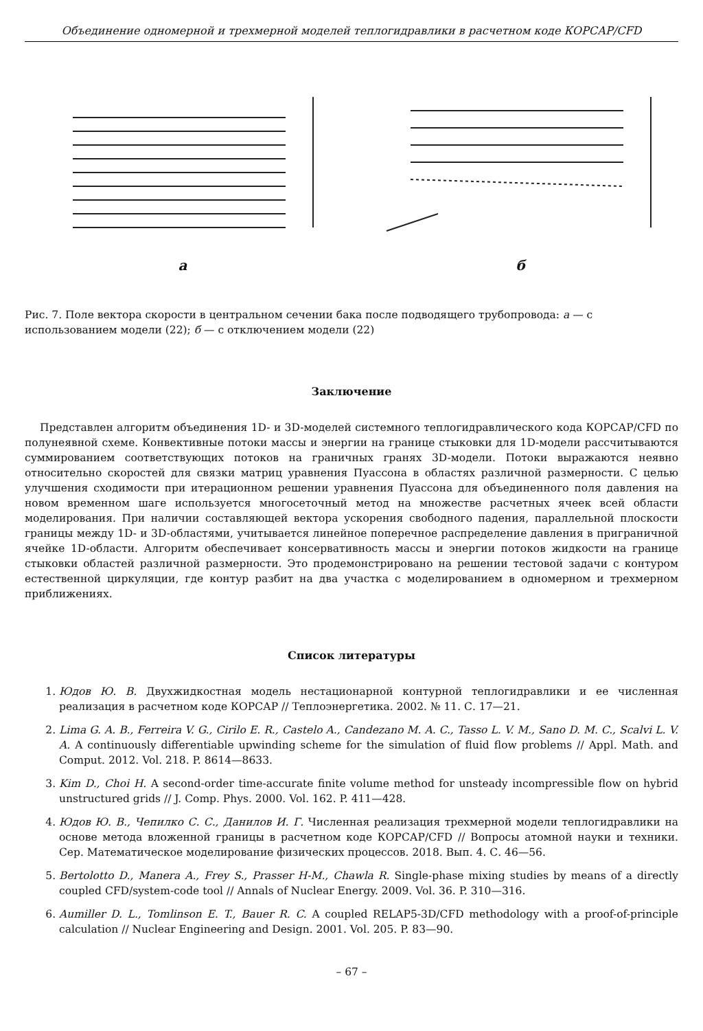Объединение одномерной и трехмерной моделей теплогидравлики в расчетном коде КОРСАР/CFD
а б
Рис. 7. Поле вектора скорости в центральном сечении бака после подводящего трубопровода: а — с использованием модели (22); б — с отключением модели (22)
Заключение
Представлен алгоритм объединения 1D- и 3D-моделей системного теплогидравлического кода КОРСАР/CFD по полунеявной схеме. Конвективные потоки массы и энергии на границе стыковки для 1D-модели рассчитываются суммированием соответствующих потоков на граничных гранях 3D-модели. Потоки выражаются неявно относительно скоростей для связки матриц уравнения Пуассона в областях различной размерности. С целью улучшения сходимости при итерационном решении уравнения Пуассона для объединенного поля давления на новом временном шаге используется многосеточный метод на множестве расчетных ячеек всей области моделирования. При наличии составляющей вектора ускорения свободного падения, параллельной плоскости границы между 1D- и 3D-областями, учитывается линейное поперечное распределение давления в приграничной ячейке 1D-области. Алгоритм обеспечивает консервативность массы и энергии потоков жидкости на границе стыковки областей различной размерности. Это продемонстрировано на решении тестовой задачи с контуром естественной циркуляции, где контур разбит на два участка с моделированием в одномерном и трехмерном приближениях.
Список литературы
1. Юдов Ю. В. Двухжидкостная модель нестационарной контурной теплогидравлики и ее численная реализация в расчетном коде КОРСАР // Теплоэнергетика. 2002. № 11. С. 17—21.
2. Lima G. A. B., Ferreira V. G., Cirilo E. R., Castelo A., Candezano M. A. C., Tasso L. V. M., Sano D. M. C., Scalvi L. V. A. A continuously differentiable upwinding scheme for the simulation of fluid flow problems // Appl. Math. and Comput. 2012. Vol. 218. P. 8614—8633.
3. Kim D., Choi H. A second-order time-accurate finite volume method for unsteady incompressible flow on hybrid unstructured grids // J. Comp. Phys. 2000. Vol. 162. P. 411—428.
4. Юдов Ю. В., Чепилко С. С., Данилов И. Г. Численная реализация трехмерной модели теплогидравлики на основе метода вложенной границы в расчетном коде КОРСАР/CFD // Вопросы атомной науки и техники. Сер. Математическое моделирование физических процессов. 2018. Вып. 4. С. 46—56.
5. Bertolotto D., Manera A., Frey S., Prasser H-M., Chawla R. Single-phase mixing studies by means of a directly coupled CFD/system-code tool // Annals of Nuclear Energy. 2009. Vol. 36. P. 310—316.
6. Aumiller D. L., Tomlinson E. T., Bauer R. C. A coupled RELAP5-3D/CFD methodology with a proof-of-principle calculation // Nuclear Engineering and Design. 2001. Vol. 205. P. 83—90.
– 67 –